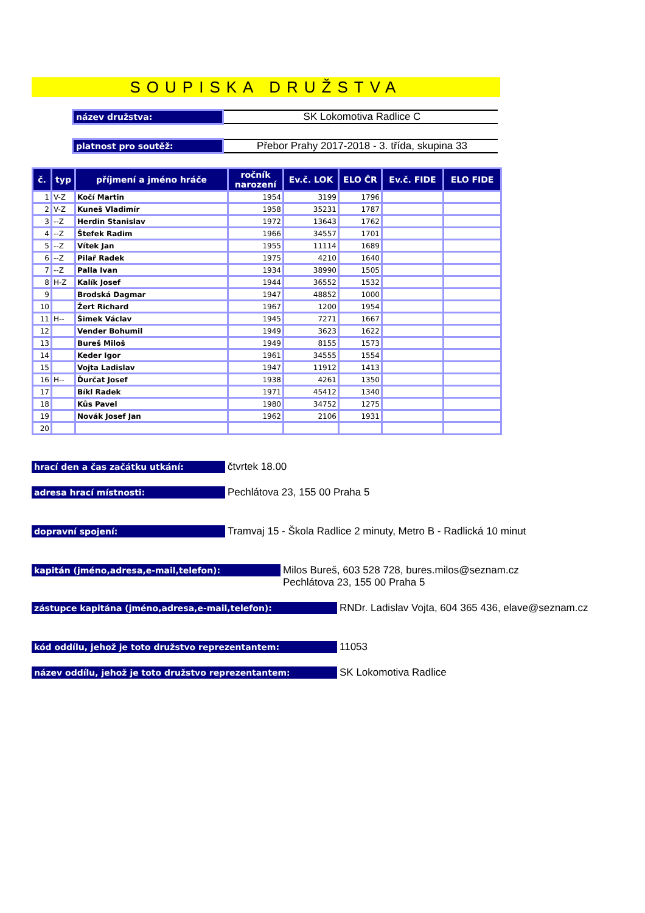SOUPISKA DRUŽSTVA
název družstva:
SK Lokomotiva Radlice C
platnost pro soutěž:
Přebor Prahy 2017-2018 - 3. třída, skupina 33
| č. | typ | příjmení a jméno hráče | ročník narození | Ev.č. LOK | ELO ČR | Ev.č. FIDE | ELO FIDE |
| --- | --- | --- | --- | --- | --- | --- | --- |
| 1 | V-Z | Kočí Martin | 1954 | 3199 | 1796 | | |
| 2 | V-Z | Kuneš Vladimír | 1958 | 35231 | 1787 | | |
| 3 | --Z | Herdin Stanislav | 1972 | 13643 | 1762 | | |
| 4 | --Z | Štefek Radim | 1966 | 34557 | 1701 | | |
| 5 | --Z | Vítek Jan | 1955 | 11114 | 1689 | | |
| 6 | --Z | Pilař Radek | 1975 | 4210 | 1640 | | |
| 7 | --Z | Palla Ivan | 1934 | 38990 | 1505 | | |
| 8 | H-Z | Kalík Josef | 1944 | 36552 | 1532 | | |
| 9 | | Brodská Dagmar | 1947 | 48852 | 1000 | | |
| 10 | | Žert Richard | 1967 | 1200 | 1954 | | |
| 11 | H-- | Šimek Václav | 1945 | 7271 | 1667 | | |
| 12 | | Vender Bohumil | 1949 | 3623 | 1622 | | |
| 13 | | Bureš Miloš | 1949 | 8155 | 1573 | | |
| 14 | | Keder Igor | 1961 | 34555 | 1554 | | |
| 15 | | Vojta Ladislav | 1947 | 11912 | 1413 | | |
| 16 | H-- | Ďurčat Josef | 1938 | 4261 | 1350 | | |
| 17 | | Bíkl Radek | 1971 | 45412 | 1340 | | |
| 18 | | Kůs Pavel | 1980 | 34752 | 1275 | | |
| 19 | | Novák Josef Jan | 1962 | 2106 | 1931 | | |
| 20 | | | | | | | |
hrací den a čas začátku utkání:
čtvrtek 18.00
adresa hrací místnosti:
Pechlátova 23, 155 00 Praha 5
dopravní spojení:
Tramvaj 15 - Škola Radlice 2 minuty, Metro B - Radlická 10 minut
kapitán (jméno,adresa,e-mail,telefon):
Milos Bureš, 603 528 728, bures.milos@seznam.cz
Pechlátova 23, 155 00 Praha 5
zástupce kapitána (jméno,adresa,e-mail,telefon):
RNDr. Ladislav Vojta, 604 365 436, elave@seznam.cz
kód oddílu, jehož je toto družstvo reprezentantem:
11053
název oddílu, jehož je toto družstvo reprezentantem:
SK Lokomotiva Radlice